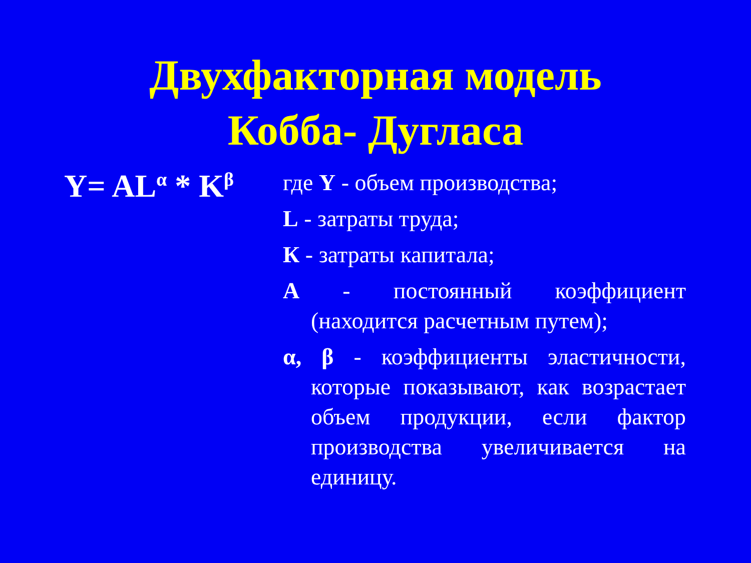Двухфакторная модель
Кобба- Дугласа
Y= AL<sup>α</sup> * K<sup>β</sup>
где Y - объем производства;
L - затраты труда;
К - затраты капитала;
А - постоянный коэффициент (находится расчетным путем);
α, β - коэффициенты эластичности, которые показывают, как возрастает объем продукции, если фактор производства увеличивается на единицу.